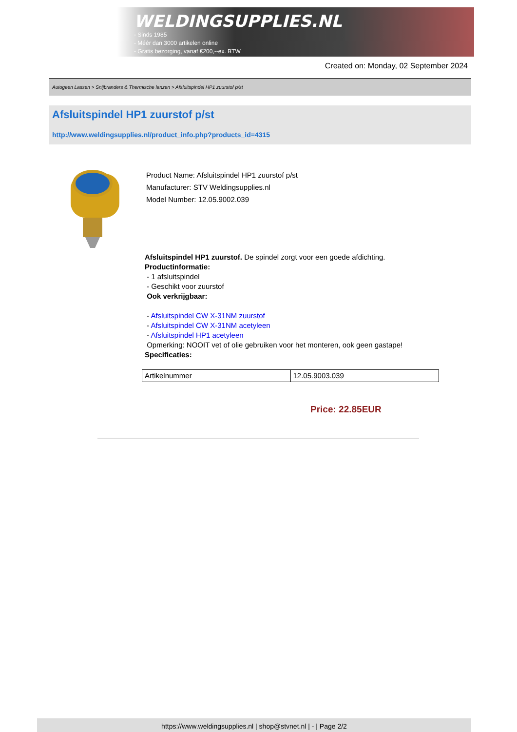WELDINGSUPPLIES.NL
- Sinds 1985
- Méér dan 3000 artikelen online
- Gratis bezorging, vanaf €200,--ex. BTW
Created on: Monday, 02 September 2024
Autogeen Lassen > Snijbranders & Thermische lanzen > Afsluitspindel HP1 zuurstof p/st
Afsluitspindel HP1 zuurstof p/st
http://www.weldingsupplies.nl/product_info.php?products_id=4315
Product Name: Afsluitspindel HP1 zuurstof p/st
Manufacturer: STV Weldingsupplies.nl
Model Number: 12.05.9002.039
Afsluitspindel HP1 zuurstof. De spindel zorgt voor een goede afdichting.
Productinformatie:
- 1 afsluitspindel
- Geschikt voor zuurstof
Ook verkrijgbaar:
- Afsluitspindel CW X-31NM zuurstof
- Afsluitspindel CW X-31NM acetyleen
- Afsluitspindel HP1 acetyleen
Opmerking: NOOIT vet of olie gebruiken voor het monteren, ook geen gastape!
Specificaties:
| Artikelnummer | 12.05.9003.039 |
Price: 22.85EUR
https://www.weldingsupplies.nl | shop@stvnet.nl | - | Page 2/2